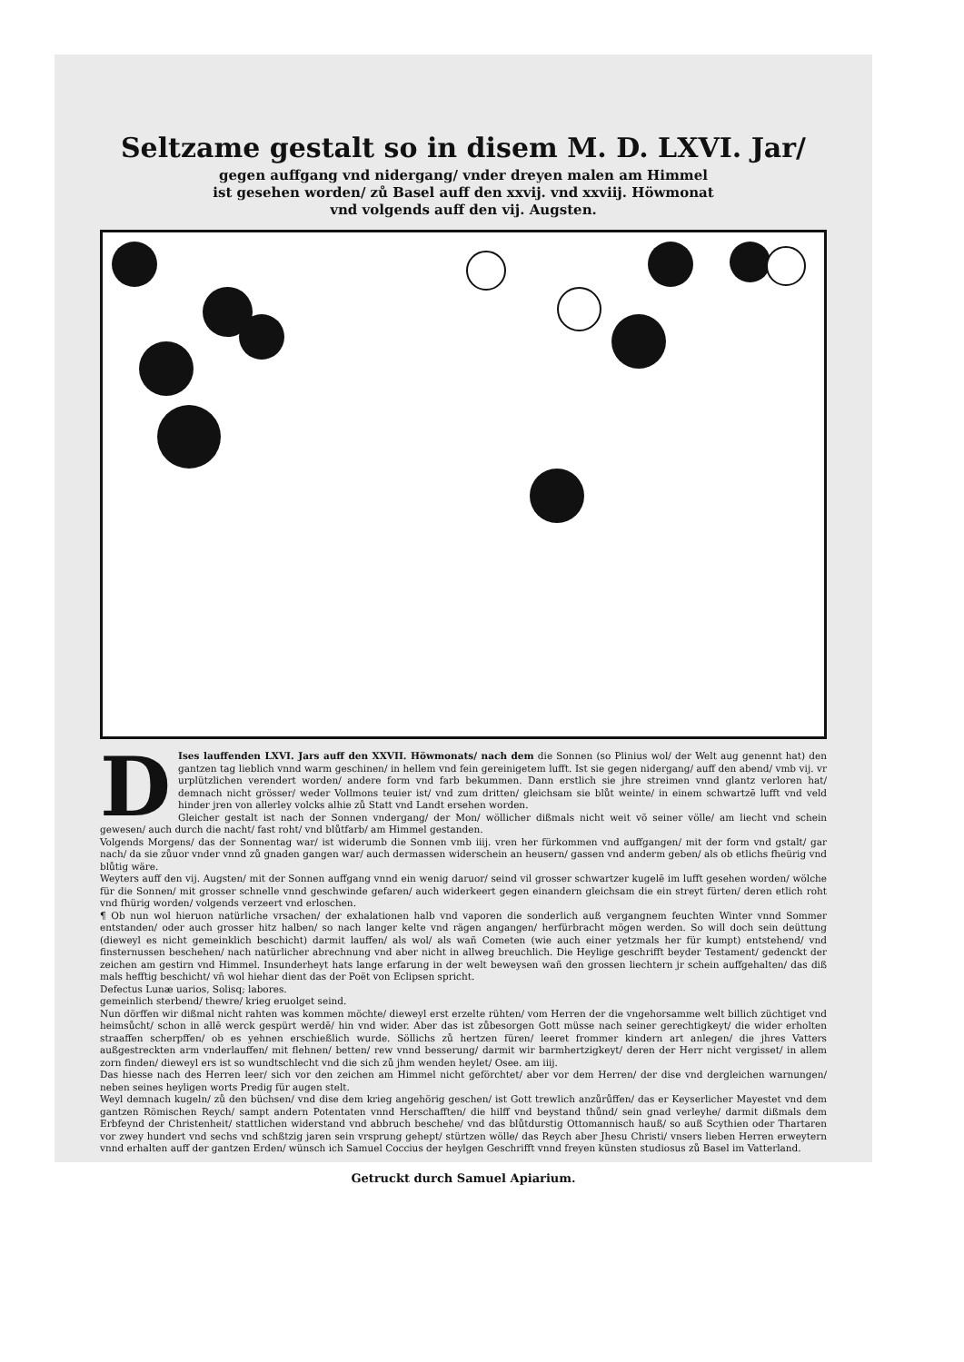Seltzame gestalt so in disem M. D. LXVI. Jar/
gegen auffgang vnd nidergang/ vnder dreyen malen am Himmel
ist gesehen worden/ zů Basel auff den xxvij. vnd xxviij. Höwmonat
vnd volgends auff den vij. Augsten.
DIses lauffenden LXVI. Jars auff den XXVII. Höwmonats/ nach dem die Sonnen (so Plinius wol/ der Welt aug genennt hat) den gantzen tag lieblich vnnd warm geschinen/ in hellem vnd fein gereinigetem lufft. Ist sie gegen nidergang/ auff den abend/ vmb vij. vr urplützlichen verendert worden/ andere form vnd farb bekummen. Dann erstlich sie jhre streimen vnnd glantz verloren hat/ demnach nicht grösser/ weder Vollmons teuier ist/ vnd zum dritten/ gleichsam sie blůt weinte/ in einem schwartzē lufft vnd veld hinder jren von allerley volcks alhie zů Statt vnd Landt ersehen worden.
Gleicher gestalt ist nach der Sonnen vndergang/ der Mon/ wöllicher dißmals nicht weit võ seiner völle/ am liecht vnd schein gewesen/ auch durch die nacht/ fast roht/ vnd blůtfarb/ am Himmel gestanden.
Volgends Morgens/ das der Sonnentag war/ ist widerumb die Sonnen vmb iiij. vren her fürkommen vnd auffgangen/ mit der form vnd gstalt/ gar nach/ da sie zůuor vnder vnnd zů gnaden gangen war/ auch dermassen widerschein an heusern/ gassen vnd anderm geben/ als ob etlichs fheürig vnd blůtig wäre.
Weyters auff den vij. Augsten/ mit der Sonnen auffgang vnnd ein wenig daruor/ seind vil grosser schwartzer kugelē im lufft gesehen worden/ wölche für die Sonnen/ mit grosser schnelle vnnd geschwinde gefaren/ auch widerkeert gegen einandern gleichsam die ein streyt fürten/ deren etlich roht vnd fhürig worden/ volgends verzeert vnd erloschen.
¶ Ob nun wol hieruon natürliche vrsachen/ der exhalationen halb vnd vaporen die sonderlich auß vergangnem feuchten Winter vnnd Sommer entstanden/ oder auch grosser hitz halben/ so nach langer kelte vnd rägen angangen/ herfürbracht mögen werden. So will doch sein deüttung (dieweyl es nicht gemeinklich beschicht) darmit lauffen/ als wol/ als wañ Cometen (wie auch einer yetzmals her für kumpt) entstehend/ vnd finsternussen beschehen/ nach natürlicher abrechnung vnd aber nicht in allweg breuchlich. Die Heylige geschrifft beyder Testament/ gedenckt der zeichen am gestirn vnd Himmel. Insunderheyt hats lange erfarung in der welt beweysen wañ den grossen liechtern jr schein auffgehalten/ das diß mals hefftig beschicht/ vñ wol hiehar dient das der Poët von Eclipsen spricht.
Defectus Lunæ uarios, Solisq; labores.
gemeinlich sterbend/ thewre/ krieg eruolget seind.
Nun dörffen wir dißmal nicht rahten was kommen möchte/ dieweyl erst erzelte rühten/ vom Herren der die vngehorsamme welt billich züchtiget vnd heimsůcht/ schon in allē werck gespürt werdē/ hin vnd wider. Aber das ist zůbesorgen Gott müsse nach seiner gerechtigkeyt/ die wider erholten straaffen scherpffen/ ob es yehnen erschießlich wurde. Söllichs zů hertzen füren/ leeret frommer kindern art anlegen/ die jhres Vatters außgestreckten arm vnderlauffen/ mit flehnen/ betten/ rew vnnd besserung/ darmit wir barmhertzigkeyt/ deren der Herr nicht vergisset/ in allem zorn finden/ dieweyl ers ist so wundtschlecht vnd die sich zů jhm wenden heylet/ Osee. am iiij.
Das hiesse nach des Herren leer/ sich vor den zeichen am Himmel nicht geförchtet/ aber vor dem Herren/ der dise vnd dergleichen warnungen/ neben seines heyligen worts Predig für augen stelt.
Weyl demnach kugeln/ zů den büchsen/ vnd dise dem krieg angehörig geschen/ ist Gott trewlich anzůrůffen/ das er Keyserlicher Mayestet vnd dem gantzen Römischen Reych/ sampt andern Potentaten vnnd Herschafften/ die hilff vnd beystand thůnd/ sein gnad verleyhe/ darmit dißmals dem Erbfeynd der Christenheit/ stattlichen widerstand vnd abbruch beschehe/ vnd das blůtdurstig Ottomannisch hauß/ so auß Scythien oder Thartaren vor zwey hundert vnd sechs vnd schßtzig jaren sein vrsprung gehept/ stürtzen wölle/ das Reych aber Jhesu Christi/ vnsers lieben Herren erweytern vnnd erhalten auff der gantzen Erden/ wünsch ich Samuel Coccius der heylgen Geschrifft vnnd freyen künsten studiosus zů Basel im Vatterland.
Getruckt durch Samuel Apiarium.